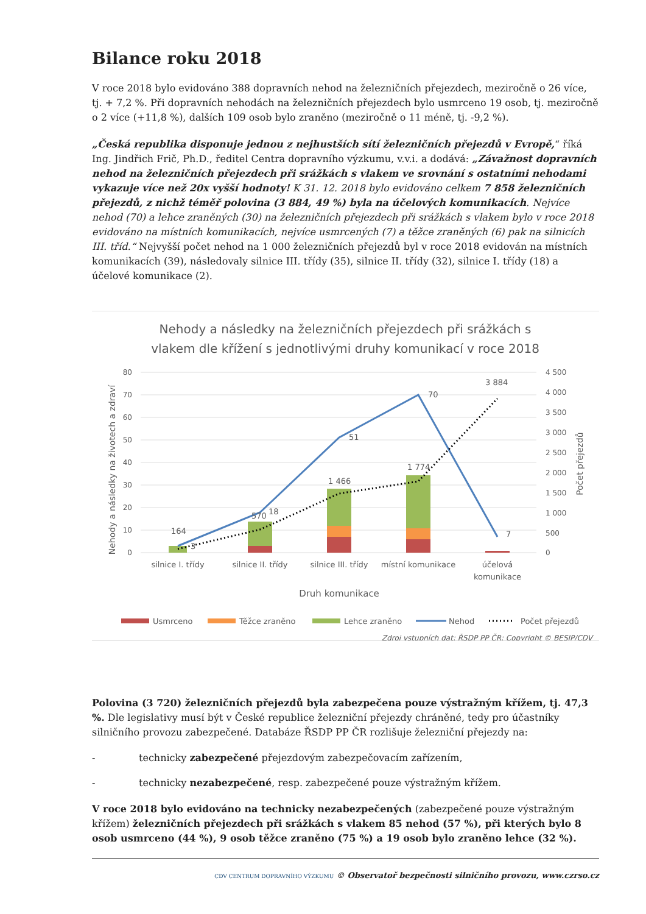Bilance roku 2018
V roce 2018 bylo evidováno 388 dopravních nehod na železničních přejezdech, meziročně o 26 více, tj. + 7,2 %. Při dopravních nehodách na železničních přejezdech bylo usmrceno 19 osob, tj. meziročně o 2 více (+11,8 %), dalších 109 osob bylo zraněno (meziročně o 11 méně, tj. -9,2 %).
„Česká republika disponuje jednou z nejhustších sítí železničních přejezdů v Evropě,“ říká Ing. Jindřich Frič, Ph.D., ředitel Centra dopravního výzkumu, v.v.i. a dodává: „Závažnost dopravních nehod na železničních přejezdech při srážkách s vlakem ve srovnání s ostatními nehodami vykazuje více než 20x vyšší hodnoty! K 31. 12. 2018 bylo evidováno celkem 7 858 železničních přejezdů, z nichž téměř polovina (3 884, 49 %) byla na účelových komunikacích. Nejvíce nehod (70) a lehce zraněných (30) na železničních přejezdech při srážkách s vlakem bylo v roce 2018 evidováno na místních komunikacích, nejvíce usmrcených (7) a těžce zraněných (6) pak na silnicích III. tříd.“ Nejvyšší počet nehod na 1 000 železničních přejezdů byl v roce 2018 evidován na místních komunikacích (39), následovaly silnice III. třídy (35), silnice II. třídy (32), silnice I. třídy (18) a účelové komunikace (2).
Nehody a následky na železničních přejezdech při srážkách s
vlakem dle křížení s jednotlivými druhy komunikací v roce 2018
80
70
60
50
40
30
20
10
0
4 500
4 000
3 500
3 000
2 500
2 000
1 500
1 000
500
0
164
3
570
18
1 466
51
1 774
70
3 884
7
silnice I. třídy
silnice II. třídy
silnice III. třídy
místní komunikace
účelová
komunikace
Druh komunikace
Nehody a následky na životech a zdraví
Počet přejezdů
Usmrceno
Těžce zraněno
Lehce zraněno
Nehod
Počet přejezdů
Zdroj vstupních dat: ŘSDP PP ČR; Copyright © BESIP/CDV
Polovina (3 720) železničních přejezdů byla zabezpečena pouze výstražným křížem, tj. 47,3 %. Dle legislativy musí být v České republice železniční přejezdy chráněné, tedy pro účastníky silničního provozu zabezpečené. Databáze ŘSDP PP ČR rozlišuje železniční přejezdy na:
- technicky zabezpečené přejezdovým zabezpečovacím zařízením,
- technicky nezabezpečené, resp. zabezpečené pouze výstražným křížem.
V roce 2018 bylo evidováno na technicky nezabezpečených (zabezpečené pouze výstražným křížem) železničních přejezdech při srážkách s vlakem 85 nehod (57 %), při kterých bylo 8 osob usmrceno (44 %), 9 osob těžce zraněno (75 %) a 19 osob bylo zraněno lehce (32 %).
CDV CENTRUM DOPRAVNÍHO VÝZKUMU © Observatoř bezpečnosti silničního provozu, www.czrso.cz